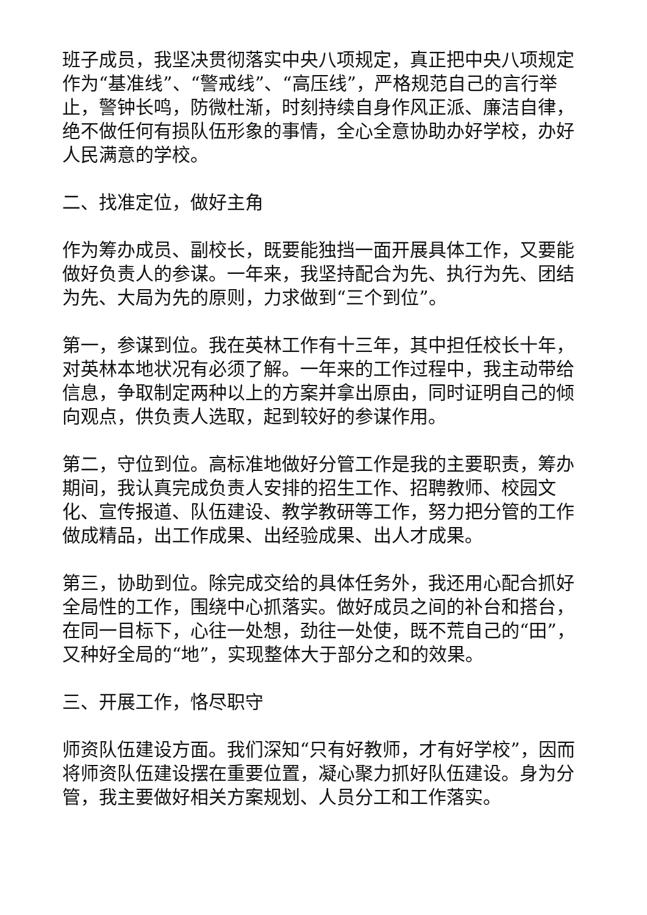班子成员，我坚决贯彻落实中央八项规定，真正把中央八项规定作为“基准线”、“警戒线”、“高压线”，严格规范自己的言行举止，警钟长鸣，防微杜渐，时刻持续自身作风正派、廉洁自律，绝不做任何有损队伍形象的事情，全心全意协助办好学校，办好人民满意的学校。
二、找准定位，做好主角
作为筹办成员、副校长，既要能独挡一面开展具体工作，又要能做好负责人的参谋。一年来，我坚持配合为先、执行为先、团结为先、大局为先的原则，力求做到“三个到位”。
第一，参谋到位。我在英林工作有十三年，其中担任校长十年，对英林本地状况有必须了解。一年来的工作过程中，我主动带给信息，争取制定两种以上的方案并拿出原由，同时证明自己的倾向观点，供负责人选取，起到较好的参谋作用。
第二，守位到位。高标准地做好分管工作是我的主要职责，筹办期间，我认真完成负责人安排的招生工作、招聘教师、校园文化、宣传报道、队伍建设、教学教研等工作，努力把分管的工作做成精品，出工作成果、出经验成果、出人才成果。
第三，协助到位。除完成交给的具体任务外，我还用心配合抓好全局性的工作，围绕中心抓落实。做好成员之间的补台和搭台，在同一目标下，心往一处想，劲往一处使，既不荒自己的“田”，又种好全局的“地”，实现整体大于部分之和的效果。
三、开展工作，恪尽职守
师资队伍建设方面。我们深知“只有好教师，才有好学校”，因而将师资队伍建设摆在重要位置，凝心聚力抓好队伍建设。身为分管，我主要做好相关方案规划、人员分工和工作落实。